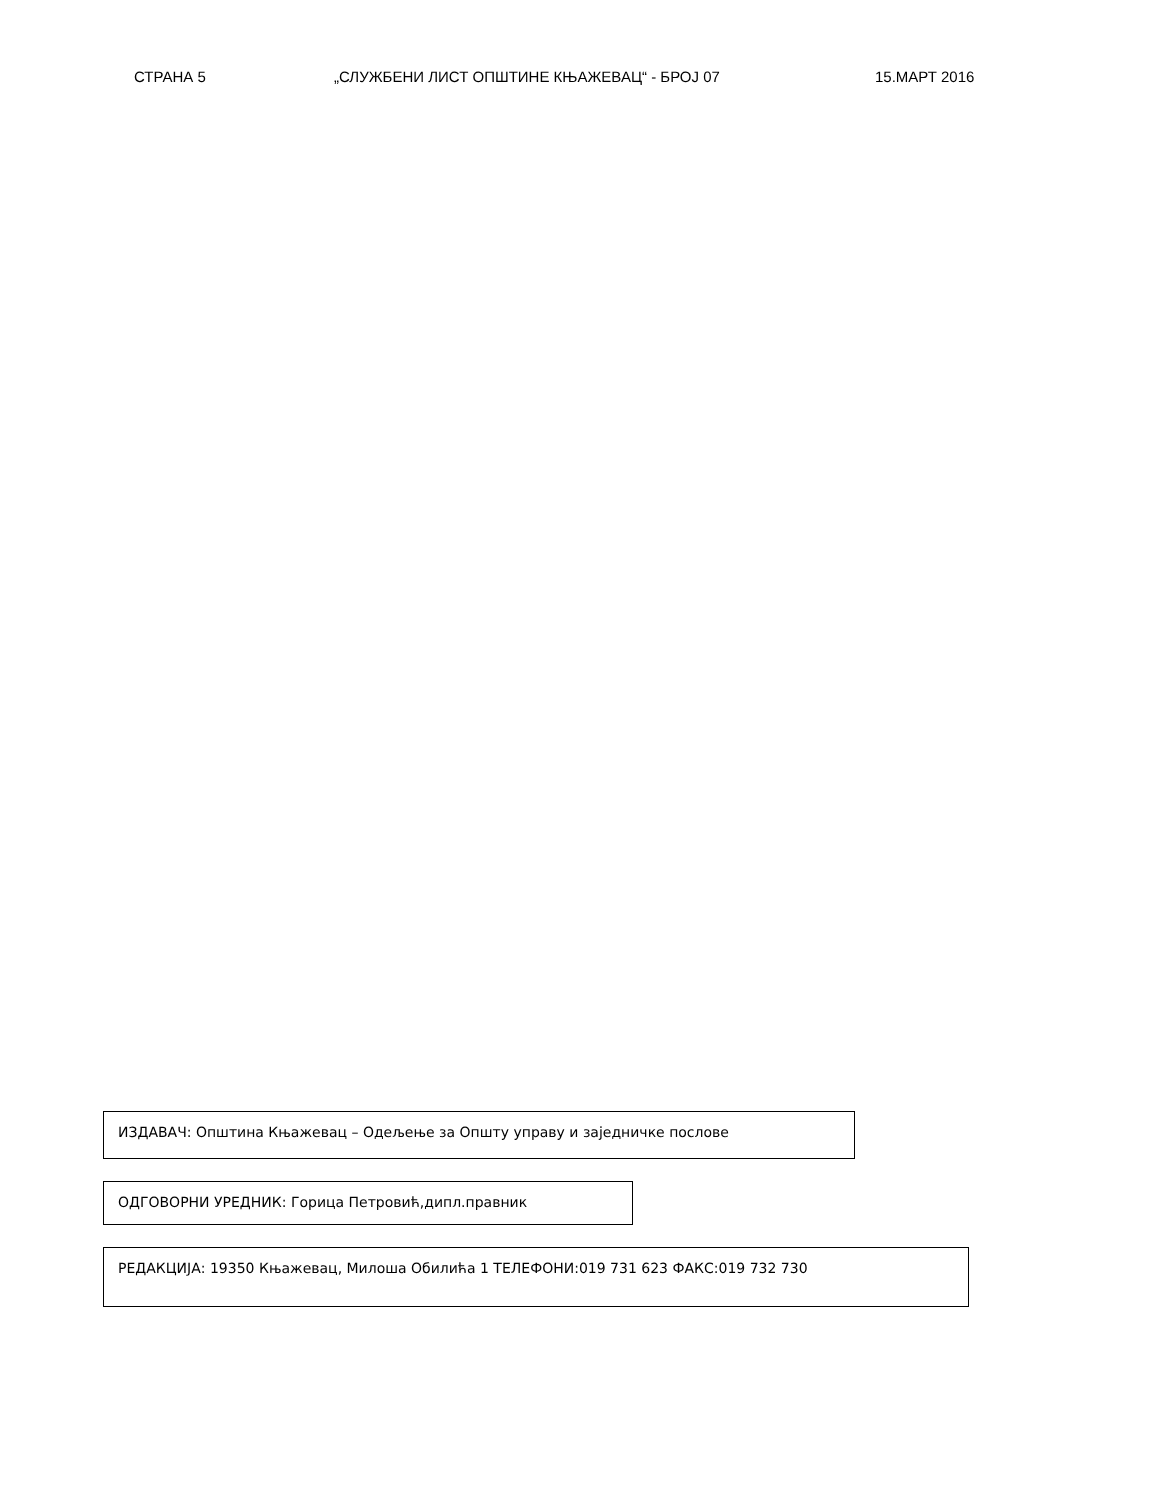СТРАНА 5 „СЛУЖБЕНИ ЛИСТ ОПШТИНЕ КЊАЖЕВАЦ“ - БРОЈ 07 15.МАРТ 2016
ИЗДАВАЧ: Општина Књажевац – Одељење за Општу управу и заједничке послове
ОДГОВОРНИ УРЕДНИК: Горица Петровић,дипл.правник
РЕДАКЦИЈА: 19350 Књажевац, Милоша Обилића 1 ТЕЛЕФОНИ:019 731 623 ФАКС:019 732 730